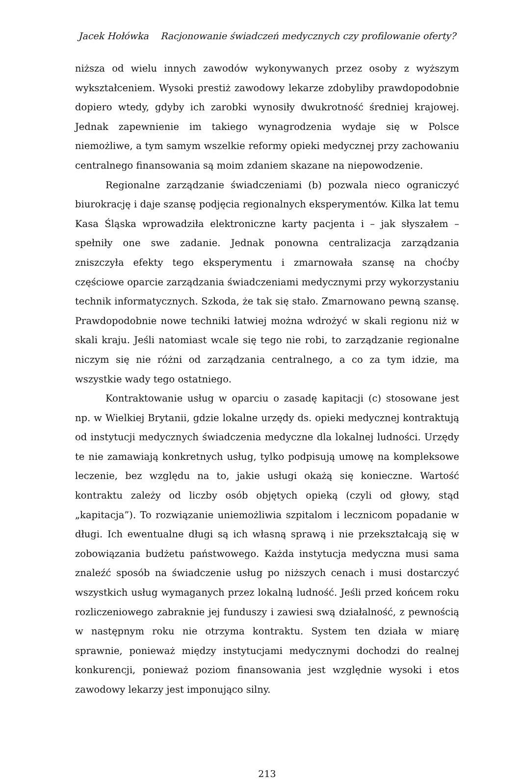Jacek Hołówka Racjonowanie świadczeń medycznych czy profilowanie oferty?
niższa od wielu innych zawodów wykonywanych przez osoby z wyższym wykształceniem. Wysoki prestiż zawodowy lekarze zdobyliby prawdopodobnie dopiero wtedy, gdyby ich zarobki wynosiły dwukrotność średniej krajowej. Jednak zapewnienie im takiego wynagrodzenia wydaje się w Polsce niemożliwe, a tym samym wszelkie reformy opieki medycznej przy zachowaniu centralnego finansowania są moim zdaniem skazane na niepowodzenie.
Regionalne zarządzanie świadczeniami (b) pozwala nieco ograniczyć biurokrację i daje szansę podjęcia regionalnych eksperymentów. Kilka lat temu Kasa Śląska wprowadziła elektroniczne karty pacjenta i – jak słyszałem – spełniły one swe zadanie. Jednak ponowna centralizacja zarządzania zniszczyła efekty tego eksperymentu i zmarnowała szansę na choćby częściowe oparcie zarządzania świadczeniami medycznymi przy wykorzystaniu technik informatycznych. Szkoda, że tak się stało. Zmarnowano pewną szansę. Prawdopodobnie nowe techniki łatwiej można wdrożyć w skali regionu niż w skali kraju. Jeśli natomiast wcale się tego nie robi, to zarządzanie regionalne niczym się nie różni od zarządzania centralnego, a co za tym idzie, ma wszystkie wady tego ostatniego.
Kontraktowanie usług w oparciu o zasadę kapitacji (c) stosowane jest np. w Wielkiej Brytanii, gdzie lokalne urzędy ds. opieki medycznej kontraktują od instytucji medycznych świadczenia medyczne dla lokalnej ludności. Urzędy te nie zamawiają konkretnych usług, tylko podpisują umowę na kompleksowe leczenie, bez względu na to, jakie usługi okażą się konieczne. Wartość kontraktu zależy od liczby osób objętych opieką (czyli od głowy, stąd „kapitacja”). To rozwiązanie uniemożliwia szpitalom i lecznicom popadanie w długi. Ich ewentualne długi są ich własną sprawą i nie przekształcają się w zobowiązania budżetu państwowego. Każda instytucja medyczna musi sama znaleźć sposób na świadczenie usług po niższych cenach i musi dostarczyć wszystkich usług wymaganych przez lokalną ludność. Jeśli przed końcem roku rozliczeniowego zabraknie jej funduszy i zawiesi swą działalność, z pewnością w następnym roku nie otrzyma kontraktu. System ten działa w miarę sprawnie, ponieważ między instytucjami medycznymi dochodzi do realnej konkurencji, ponieważ poziom finansowania jest względnie wysoki i etos zawodowy lekarzy jest imponująco silny.
213